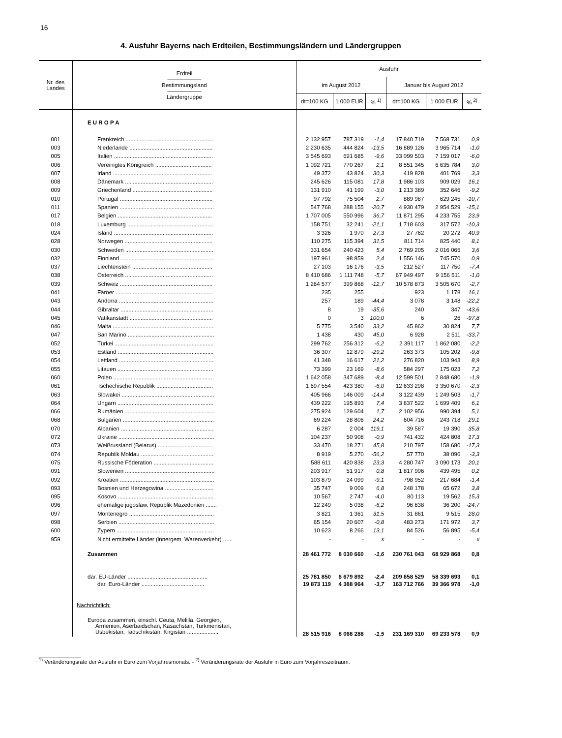16
4. Ausfuhr Bayerns nach Erdteilen, Bestimmungsländern und Ländergruppen
| Nr. des Landes | Erdteil —————— Bestimmungsland —————— Ländergruppe | Ausfuhr | | | | | |
| --- | --- | --- | --- | --- | --- | --- | --- |
| | | im August 2012 | | | Januar bis August 2012 | | |
| | | dt=100 KG | 1 000 EUR | % <sup>1)</sup> | dt=100 KG | 1 000 EUR | % <sup>2)</sup> |
| | E U R O P A | | | | | | |
| 001 | Frankreich ........................................................ | 2 132 957 | 787 319 | -1,4 | 17 840 719 | 7 568 731 | 0,9 |
| 003 | Niederlande ..................................................... | 2 230 635 | 444 824 | -13,5 | 16 889 126 | 3 965 714 | -1,0 |
| 005 | Italien ............................................................... | 3 545 693 | 691 685 | -9,6 | 33 099 503 | 7 159 017 | -6,0 |
| 006 | Vereinigtes Königreich .................................... | 1 092 721 | 770 267 | 2,1 | 8 551 345 | 6 635 784 | 3,0 |
| 007 | Irland ............................................................... | 49 372 | 43 824 | 30,3 | 419 828 | 401 769 | 3,3 |
| 008 | Dänemark ........................................................ | 245 626 | 115 081 | 17,8 | 1 986 103 | 909 029 | 16,1 |
| 009 | Griechenland ................................................... | 131 910 | 41 199 | -3,0 | 1 213 389 | 352 646 | -9,2 |
| 010 | Portugal ........................................................... | 97 792 | 75 504 | 2,7 | 889 987 | 629 245 | -10,7 |
| 011 | Spanien ............................................................ | 547 768 | 288 155 | -20,7 | 4 930 479 | 2 954 529 | -15,1 |
| 017 | Belgien ............................................................ | 1 707 005 | 550 996 | 36,7 | 11 871 295 | 4 233 755 | 23,9 |
| 018 | Luxemburg ....................................................... | 158 751 | 32 241 | -21,1 | 1 718 603 | 317 572 | -10,3 |
| 024 | Island ............................................................... | 3 326 | 1 970 | 27,3 | 27 762 | 20 272 | 40,9 |
| 028 | Norwegen ........................................................ | 110 275 | 115 394 | 31,5 | 811 714 | 825 440 | 8,1 |
| 030 | Schweden ........................................................ | 331 654 | 240 423 | 5,4 | 2 769 205 | 2 016 065 | 3,6 |
| 032 | Finnland ........................................................... | 197 961 | 98 859 | 2,4 | 1 556 146 | 745 570 | 0,9 |
| 037 | Liechtenstein ................................................... | 27 103 | 16 176 | -3,5 | 212 527 | 117 750 | -7,4 |
| 038 | Österreich ........................................................ | 8 410 686 | 1 111 748 | -5,7 | 67 949 497 | 9 156 511 | -1,0 |
| 039 | Schweiz ........................................................... | 1 264 577 | 399 868 | -12,7 | 10 578 873 | 3 505 670 | -2,7 |
| 041 | Färöer .............................................................. | 235 | 255 | . | 923 | 1 178 | 16,1 |
| 043 | Andorra ............................................................ | 257 | 189 | -44,4 | 3 078 | 3 148 | -22,2 |
| 044 | Gibraltar ........................................................... | 8 | 19 | -35,6 | 240 | 347 | -43,6 |
| 045 | Vatikanstadt ..................................................... | 0 | 3 | 100,0 | 6 | 26 | -97,8 |
| 046 | Malta ................................................................ | 5 775 | 3 540 | 33,2 | 45 862 | 30 824 | 7,7 |
| 047 | San Marino ....................................................... | 1 438 | 430 | 45,0 | 6 928 | 2 511 | -33,7 |
| 052 | Türkei ............................................................... | 299 762 | 256 312 | -6,2 | 2 391 117 | 1 862 080 | -2,2 |
| 053 | Estland ............................................................. | 36 307 | 12 879 | -29,2 | 263 373 | 105 202 | -9,8 |
| 054 | Lettland ............................................................ | 41 348 | 16 617 | 21,2 | 276 820 | 103 943 | 8,9 |
| 055 | Litauen ............................................................. | 73 399 | 23 169 | -8,6 | 584 297 | 175 023 | 7,2 |
| 060 | Polen ................................................................ | 1 642 058 | 347 689 | -8,4 | 12 599 501 | 2 848 680 | -1,9 |
| 061 | Tschechische Republik .................................... | 1 697 554 | 423 380 | -6,0 | 12 633 298 | 3 350 670 | -2,3 |
| 063 | Slowakei ........................................................... | 405 966 | 146 009 | -14,4 | 3 122 439 | 1 249 503 | -1,7 |
| 064 | Ungarn ............................................................. | 439 222 | 195 893 | 7,4 | 3 837 522 | 1 699 409 | 6,1 |
| 066 | Rumänien ......................................................... | 275 924 | 129 604 | 1,7 | 2 102 956 | 990 394 | 5,1 |
| 068 | Bulgarien .......................................................... | 69 224 | 28 806 | 24,2 | 604 716 | 243 718 | 29,1 |
| 070 | Albanien ........................................................... | 6 287 | 2 004 | 119,1 | 39 587 | 19 390 | 35,8 |
| 072 | Ukraine ............................................................. | 104 237 | 50 908 | -0,9 | 741 432 | 424 808 | 17,3 |
| 073 | Weißrussland (Belarus) ................................... | 33 470 | 18 271 | 45,8 | 210 797 | 158 680 | -17,3 |
| 074 | Republik Moldau .............................................. | 8 919 | 5 270 | -56,2 | 57 770 | 38 096 | -3,3 |
| 075 | Russische Föderation ...................................... | 588 611 | 420 838 | 23,3 | 4 280 747 | 3 090 173 | 20,1 |
| 091 | Slowenien ......................................................... | 203 917 | 51 917 | 0,8 | 1 817 996 | 439 495 | 0,2 |
| 092 | Kroatien ............................................................ | 103 879 | 24 099 | -9,1 | 798 952 | 217 684 | -1,4 |
| 093 | Bosnien und Herzegowina ............................... | 35 747 | 9 009 | 6,8 | 248 178 | 65 672 | 3,8 |
| 095 | Kosovo ............................................................. | 10 567 | 2 747 | -4,0 | 80 113 | 19 562 | 15,3 |
| 096 | ehemalige jugoslaw. Republik Mazedonien ....... | 12 249 | 5 038 | -6,2 | 96 638 | 36 200 | -24,7 |
| 097 | Montenegro ...................................................... | 3 821 | 1 361 | 31,5 | 31 861 | 9 515 | 28,0 |
| 098 | Serbien ............................................................. | 65 154 | 20 607 | -0,8 | 483 273 | 171 972 | 3,7 |
| 600 | Zypern .............................................................. | 10 623 | 8 266 | 13,1 | 84 526 | 56 895 | -5,4 |
| 959 | Nicht ermittelte Länder (innergem. Warenverkehr) ...... | - | - | x | - | - | x |
| | Zusammen | 28 461 772 | 8 030 660 | -1,6 | 230 761 043 | 68 929 868 | 0,8 |
| | dar. EU-Länder ................................................... | 25 781 850 | 6 679 892 | -2,4 | 209 658 529 | 58 339 693 | 0,1 |
| | dar. Euro-Länder ........................................ | 19 873 119 | 4 388 964 | -3,7 | 163 712 766 | 39 366 978 | -1,0 |
| | Nachrichtlich: | | | | | | |
| | Europa zusammen, einschl. Ceuta, Melilla, Georgien, Armenien, Aserbaidschan, Kasachstan, Turkmenistan, Usbekistan, Tadschikistan, Kirgistan .................... | 28 515 916 | 8 066 288 | -1,5 | 231 169 310 | 69 233 578 | 0,9 |
______________
<sup>1)</sup> Veränderungsrate der Ausfuhr in Euro zum Vorjahresmonats. - <sup>2)</sup> Veränderungsrate der Ausfuhr in Euro zum Vorjahreszeitraum.